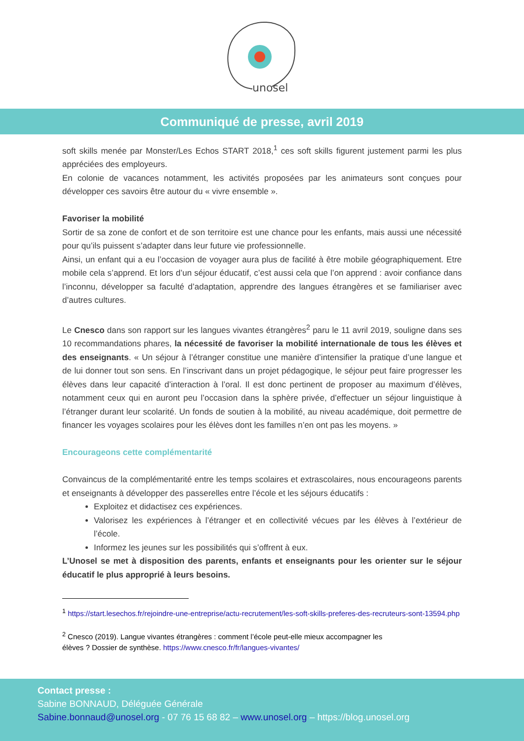unosel
Communiqué de presse, avril 2019
soft skills menée par Monster/Les Echos START 2018,<sup>1</sup> ces soft skills figurent justement parmi les plus appréciées des employeurs.
En colonie de vacances notamment, les activités proposées par les animateurs sont conçues pour développer ces savoirs être autour du « vivre ensemble ».
Favoriser la mobilité
Sortir de sa zone de confort et de son territoire est une chance pour les enfants, mais aussi une nécessité pour qu’ils puissent s’adapter dans leur future vie professionnelle.
Ainsi, un enfant qui a eu l’occasion de voyager aura plus de facilité à être mobile géographiquement. Etre mobile cela s’apprend. Et lors d’un séjour éducatif, c’est aussi cela que l’on apprend : avoir confiance dans l’inconnu, développer sa faculté d’adaptation, apprendre des langues étrangères et se familiariser avec d’autres cultures.
Le Cnesco dans son rapport sur les langues vivantes étrangères<sup>2</sup> paru le 11 avril 2019, souligne dans ses 10 recommandations phares, la nécessité de favoriser la mobilité internationale de tous les élèves et des enseignants. « Un séjour à l’étranger constitue une manière d’intensifier la pratique d’une langue et de lui donner tout son sens. En l’inscrivant dans un projet pédagogique, le séjour peut faire progresser les élèves dans leur capacité d’interaction à l’oral. Il est donc pertinent de proposer au maximum d’élèves, notamment ceux qui en auront peu l’occasion dans la sphère privée, d’effectuer un séjour linguistique à l’étranger durant leur scolarité. Un fonds de soutien à la mobilité, au niveau académique, doit permettre de financer les voyages scolaires pour les élèves dont les familles n’en ont pas les moyens. »
Encourageons cette complémentarité
Convaincus de la complémentarité entre les temps scolaires et extrascolaires, nous encourageons parents et enseignants à développer des passerelles entre l’école et les séjours éducatifs :
Exploitez et didactisez ces expériences.
Valorisez les expériences à l’étranger et en collectivité vécues par les élèves à l’extérieur de l’école.
Informez les jeunes sur les possibilités qui s’offrent à eux.
L’Unosel se met à disposition des parents, enfants et enseignants pour les orienter sur le séjour éducatif le plus approprié à leurs besoins.
<sup>1</sup> https://start.lesechos.fr/rejoindre-une-entreprise/actu-recrutement/les-soft-skills-preferes-des-recruteurs-sont-13594.php
<sup>2</sup> Cnesco (2019). Langue vivantes étrangères : comment l’école peut-elle mieux accompagner les
élèves ? Dossier de synthèse. https://www.cnesco.fr/fr/langues-vivantes/
Contact presse :
Sabine BONNAUD, Déléguée Générale
Sabine.bonnaud@unosel.org - 07 76 15 68 82 – www.unosel.org – https://blog.unosel.org